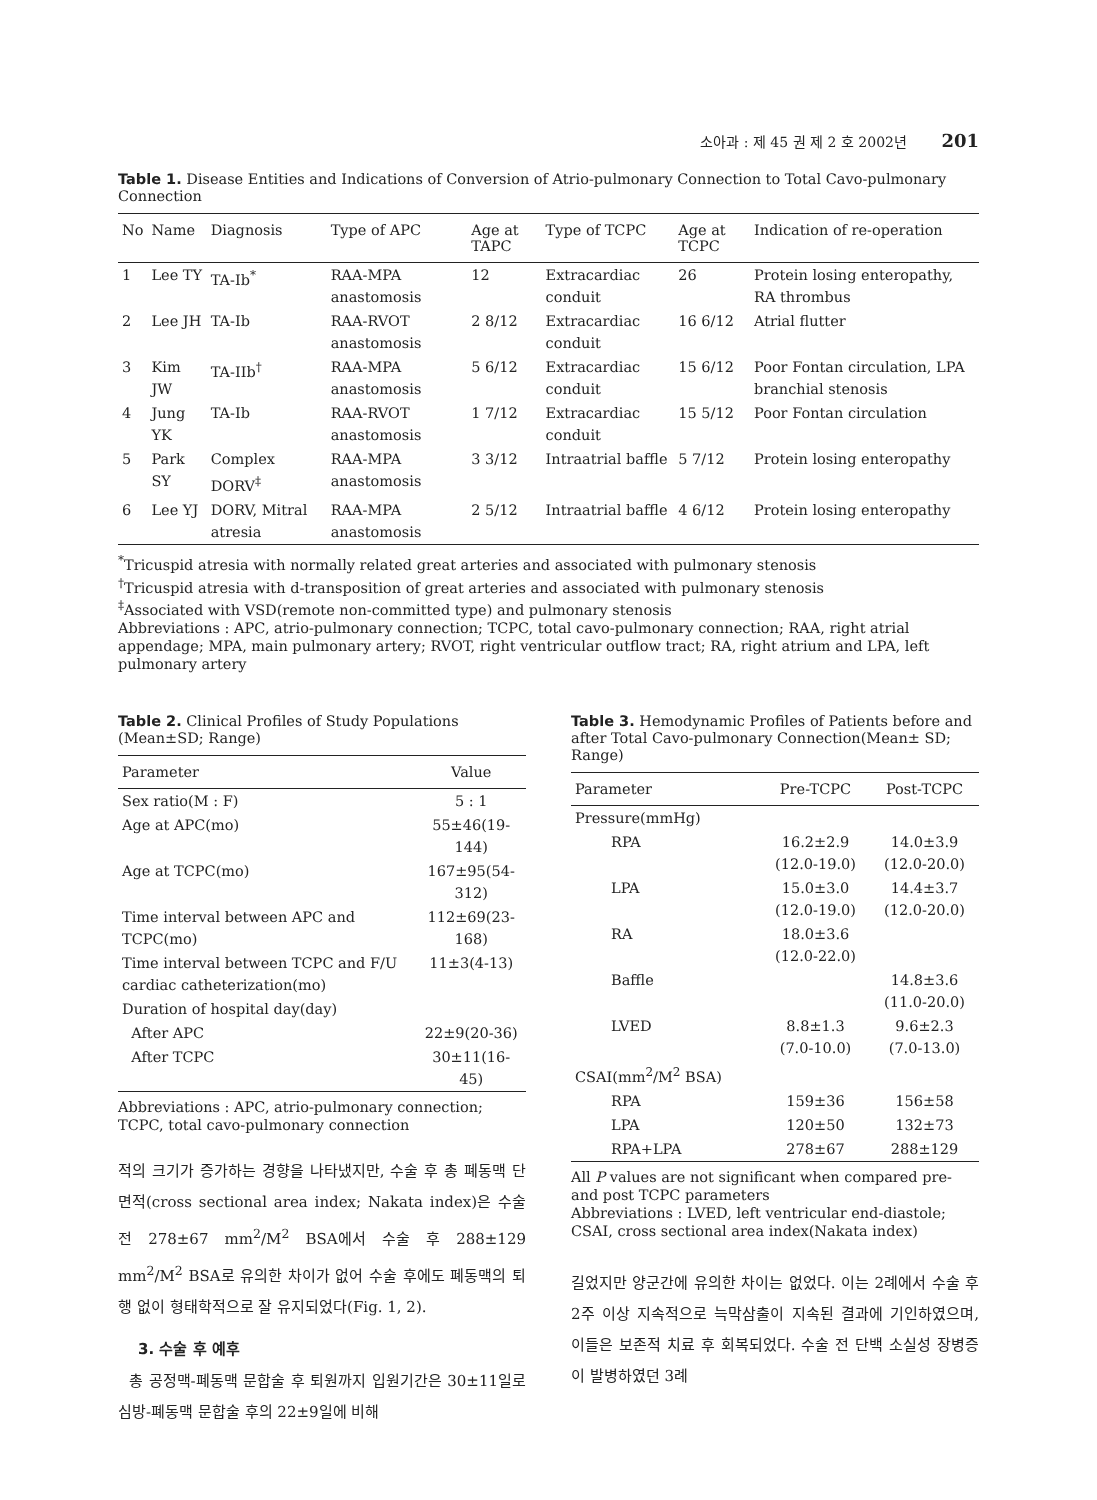소아과 : 제 45 권 제 2 호 2002년 201
Table 1. Disease Entities and Indications of Conversion of Atrio-pulmonary Connection to Total Cavo-pulmonary Connection
| No | Name | Diagnosis | Type of APC | Age at TAPC | Type of TCPC | Age at TCPC | Indication of re-operation |
| --- | --- | --- | --- | --- | --- | --- | --- |
| 1 | Lee TY | TA-Ib<sup>*</sup> | RAA-MPA anastomosis | 12 | Extracardiac conduit | 26 | Protein losing enteropathy, RA thrombus |
| 2 | Lee JH | TA-Ib | RAA-RVOT anastomosis | 2 8/12 | Extracardiac conduit | 16 6/12 | Atrial flutter |
| 3 | Kim JW | TA-IIb<sup>†</sup> | RAA-MPA anastomosis | 5 6/12 | Extracardiac conduit | 15 6/12 | Poor Fontan circulation, LPA branchial stenosis |
| 4 | Jung YK | TA-Ib | RAA-RVOT anastomosis | 1 7/12 | Extracardiac conduit | 15 5/12 | Poor Fontan circulation |
| 5 | Park SY | Complex DORV<sup>‡</sup> | RAA-MPA anastomosis | 3 3/12 | Intraatrial baffle | 5 7/12 | Protein losing enteropathy |
| 6 | Lee YJ | DORV, Mitral atresia | RAA-MPA anastomosis | 2 5/12 | Intraatrial baffle | 4 6/12 | Protein losing enteropathy |
<sup>*</sup> Tricuspid atresia with normally related great arteries and associated with pulmonary stenosis
<sup>†</sup> Tricuspid atresia with d-transposition of great arteries and associated with pulmonary stenosis
<sup>‡</sup> Associated with VSD(remote non-committed type) and pulmonary stenosis
Abbreviations : APC, atrio-pulmonary connection; TCPC, total cavo-pulmonary connection; RAA, right atrial appendage; MPA, main pulmonary artery; RVOT, right ventricular outflow tract; RA, right atrium and LPA, left pulmonary artery
Table 2. Clinical Profiles of Study Populations (Mean±SD; Range)
| Parameter | Value |
| --- | --- |
| Sex ratio(M : F) | 5 : 1 |
| Age at APC(mo) | 55±46(19-144) |
| Age at TCPC(mo) | 167±95(54-312) |
| Time interval between APC and TCPC(mo) | 112±69(23-168) |
| Time interval between TCPC and F/U cardiac catheterization(mo) | 11±3(4-13) |
| Duration of hospital day(day) | |
| After APC | 22±9(20-36) |
| After TCPC | 30±11(16-45) |
Abbreviations : APC, atrio-pulmonary connection; TCPC, total cavo-pulmonary connection
적의 크기가 증가하는 경향을 나타냈지만, 수술 후 총 폐동맥 단면적(cross sectional area index; Nakata index)은 수술 전 278±67 mm<sup>2</sup>/M<sup>2</sup> BSA에서 수술 후 288±129 mm<sup>2</sup>/M<sup>2</sup> BSA로 유의한 차이가 없어 수술 후에도 폐동맥의 퇴행 없이 형태학적으로 잘 유지되었다(Fig. 1, 2).
3. 수술 후 예후
총 공정맥-폐동맥 문합술 후 퇴원까지 입원기간은 30±11일로 심방-폐동맥 문합술 후의 22±9일에 비해
Table 3. Hemodynamic Profiles of Patients before and after Total Cavo-pulmonary Connection(Mean± SD; Range)
| Parameter | Pre-TCPC | Post-TCPC |
| --- | --- | --- |
| Pressure(mmHg) | | |
| RPA | 16.2±2.9 (12.0-19.0) | 14.0±3.9 (12.0-20.0) |
| LPA | 15.0±3.0 (12.0-19.0) | 14.4±3.7 (12.0-20.0) |
| RA | 18.0±3.6 (12.0-22.0) | |
| Baffle | | 14.8±3.6 (11.0-20.0) |
| LVED | 8.8±1.3 (7.0-10.0) | 9.6±2.3 (7.0-13.0) |
| CSAI(mm<sup>2</sup>/M<sup>2</sup> BSA) | | |
| RPA | 159±36 | 156±58 |
| LPA | 120±50 | 132±73 |
| RPA+LPA | 278±67 | 288±129 |
All P values are not significant when compared pre- and post TCPC parameters
Abbreviations : LVED, left ventricular end-diastole; CSAI, cross sectional area index(Nakata index)
길었지만 양군간에 유의한 차이는 없었다. 이는 2례에서 수술 후 2주 이상 지속적으로 늑막삼출이 지속된 결과에 기인하였으며, 이들은 보존적 치료 후 회복되었다. 수술 전 단백 소실성 장병증이 발병하였던 3례